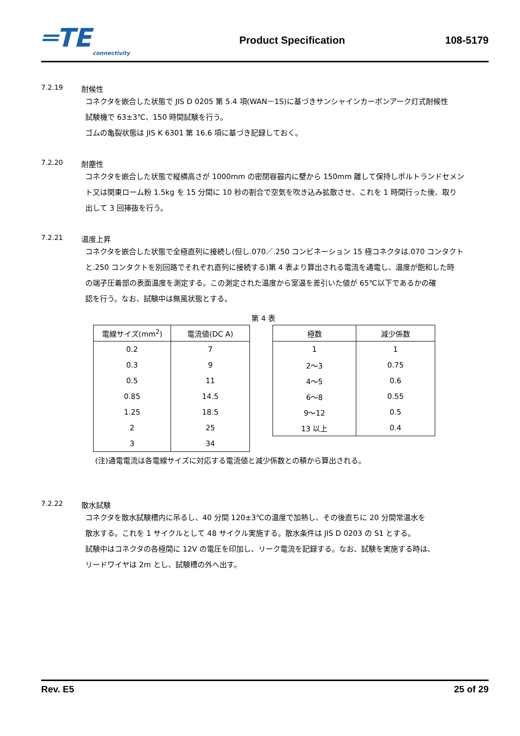═TE
connectivity
Product Specification 108-5179
7.2.19 耐候性
コネクタを嵌合した状態で JIS D 0205 第 5.4 項(WAN－1S)に基づきサンシャインカーボンアーク灯式耐候性
試験機で 63±3℃、150 時間試験を行う。
ゴムの亀裂状態は JIS K 6301 第 16.6 項に基づき記録しておく。
7.2.20 耐塵性
コネクタを嵌合した状態で縦横高さが 1000mm の密閉容器内に壁から 150mm 離して保持しポルトランドセメン
ト又は関東ローム粉 1.5kg を 15 分間に 10 秒の割合で空気を吹き込み拡散させ、これを 1 時間行った後、取り
出して 3 回挿抜を行う。
7.2.21 温度上昇
コネクタを嵌合した状態で全極直列に接続し(但し.070／.250 コンビネーション 15 極コネクタは.070 コンタクト
と.250 コンタクトを別回路でそれぞれ直列に接続する)第 4 表より算出される電流を通電し、温度が飽和した時
の端子圧着部の表面温度を測定する。この測定された温度から室温を差引いた値が 65℃以下であるかの確
認を行う。なお、試験中は無風状態とする。
第 4 表
| 電線サイズ(mm<sup>2</sup>) | 電流値(DC A) |
| --- | --- |
| 0.2 | 7 |
| 0.3 | 9 |
| 0.5 | 11 |
| 0.85 | 14.5 |
| 1.25 | 18.5 |
| 2 | 25 |
| 3 | 34 |
| 極数 | 減少係数 |
| --- | --- |
| 1 | 1 |
| 2～3 | 0.75 |
| 4～5 | 0.6 |
| 6～8 | 0.55 |
| 9～12 | 0.5 |
| 13 以上 | 0.4 |
(注)通電電流は各電線サイズに対応する電流値と減少係数との積から算出される。
7.2.22 散水試験
コネクタを散水試験槽内に吊るし、40 分間 120±3℃の温度で加熱し、その後直ちに 20 分間常温水を
散水する。これを 1 サイクルとして 48 サイクル実施する。散水条件は JIS D 0203 の S1 とする。
試験中はコネクタの各極間に 12V の電圧を印加し、リーク電流を記録する。なお、試験を実施する時は、
リードワイヤは 2m とし、試験槽の外へ出す。
Rev. E5 25 of 29